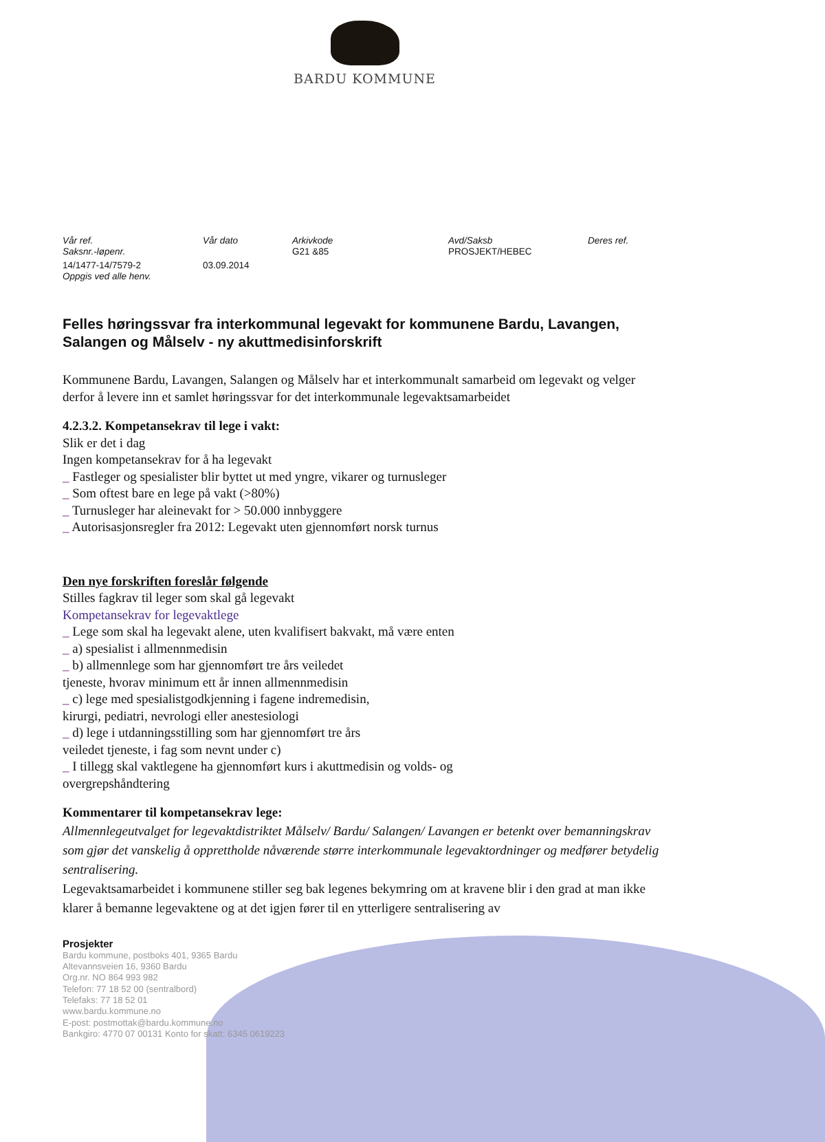BARDU KOMMUNE
| Vår ref. Saksnr.-løpenr. | Vår dato | Arkivkode G21 &85 | Avd/Saksb PROSJEKT/HEBEC | Deres ref. |
| 14/1477-14/7579-2 Oppgis ved alle henv. | 03.09.2014 | | | |
Felles høringssvar fra interkommunal legevakt for kommunene Bardu, Lavangen, Salangen og Målselv - ny akuttmedisinforskrift
Kommunene Bardu, Lavangen, Salangen og Målselv har et interkommunalt samarbeid om legevakt og velger derfor å levere inn et samlet høringssvar for det interkommunale legevaktsamarbeidet
4.2.3.2. Kompetansekrav til lege i vakt:
Slik er det i dag
Ingen kompetansekrav for å ha legevakt
_ Fastleger og spesialister blir byttet ut med yngre, vikarer og turnusleger
_ Som oftest bare en lege på vakt (>80%)
_ Turnusleger har aleinevakt for > 50.000 innbyggere
_ Autorisasjonsregler fra 2012: Legevakt uten gjennomført norsk turnus
Den nye forskriften foreslår følgende
Stilles fagkrav til leger som skal gå legevakt
Kompetansekrav for legevaktlege
_ Lege som skal ha legevakt alene, uten kvalifisert bakvakt, må være enten
_ a) spesialist i allmennmedisin
_ b) allmennlege som har gjennomført tre års veiledet
tjeneste, hvorav minimum ett år innen allmennmedisin
_ c) lege med spesialistgodkjenning i fagene indremedisin,
kirurgi, pediatri, nevrologi eller anestesiologi
_ d) lege i utdanningsstilling som har gjennomført tre års
veiledet tjeneste, i fag som nevnt under c)
_ I tillegg skal vaktlegene ha gjennomført kurs i akuttmedisin og volds- og
overgrepshåndtering
Kommentarer til kompetansekrav lege:
Allmennlegeutvalget for legevaktdistriktet Målselv/ Bardu/ Salangen/ Lavangen er betenkt over bemanningskrav som gjør det vanskelig å opprettholde nåværende større interkommunale legevaktordninger og medfører betydelig sentralisering.
Legevaktsamarbeidet i kommunene stiller seg bak legenes bekymring om at kravene blir i den grad at man ikke klarer å bemanne legevaktene og at det igjen fører til en ytterligere sentralisering av
Prosjekter
Bardu kommune, postboks 401, 9365 Bardu
Altevannsveien 16, 9360 Bardu
Org.nr. NO 864 993 982
Telefon: 77 18 52 00 (sentralbord)
Telefaks: 77 18 52 01
www.bardu.kommune.no
E-post: postmottak@bardu.kommune.no
Bankgiro: 4770 07 00131 Konto for skatt: 6345 0619223